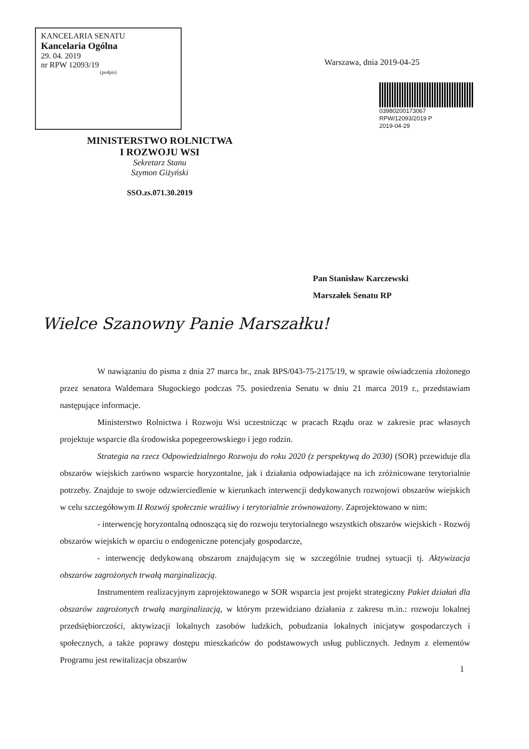KANCELARIA SENATU
Kancelaria Ogólna
29. 04. 2019
nr RPW 12093/19
(podpis)
Warszawa, dnia 2019-04-25
03980200173067
RPW/12093/2019 P
2019-04-29
MINISTERSTWO ROLNICTWA
I ROZWOJU WSI
Sekretarz Stanu
Szymon Giżyński
SSO.zs.071.30.2019
Pan Stanisław Karczewski
Marszałek Senatu RP
Wielce Szanowny Panie Marszałku!
W nawiązaniu do pisma z dnia 27 marca br., znak BPS/043-75-2175/19, w sprawie oświadczenia złożonego przez senatora Waldemara Sługockiego podczas 75. posiedzenia Senatu w dniu 21 marca 2019 r., przedstawiam następujące informacje.
Ministerstwo Rolnictwa i Rozwoju Wsi uczestnicząc w pracach Rządu oraz w zakresie prac własnych projektuje wsparcie dla środowiska popegeerowskiego i jego rodzin.
Strategia na rzecz Odpowiedzialnego Rozwoju do roku 2020 (z perspektywą do 2030) (SOR) przewiduje dla obszarów wiejskich zarówno wsparcie horyzontalne, jak i działania odpowiadające na ich zróżnicowane terytorialnie potrzeby. Znajduje to swoje odzwierciedlenie w kierunkach interwencji dedykowanych rozwojowi obszarów wiejskich w celu szczegółowym II Rozwój społecznie wrażliwy i terytorialnie zrównoważony. Zaprojektowano w nim:
- interwencję horyzontalną odnoszącą się do rozwoju terytorialnego wszystkich obszarów wiejskich - Rozwój obszarów wiejskich w oparciu o endogeniczne potencjały gospodarcze,
- interwencję dedykowaną obszarom znajdującym się w szczególnie trudnej sytuacji tj. Aktywizacja obszarów zagrożonych trwałą marginalizacją.
Instrumentem realizacyjnym zaprojektowanego w SOR wsparcia jest projekt strategiczny Pakiet działań dla obszarów zagrożonych trwałą marginalizacją, w którym przewidziano działania z zakresu m.in.: rozwoju lokalnej przedsiębiorczości, aktywizacji lokalnych zasobów ludzkich, pobudzania lokalnych inicjatyw gospodarczych i społecznych, a także poprawy dostępu mieszkańców do podstawowych usług publicznych. Jednym z elementów Programu jest rewitalizacja obszarów
1